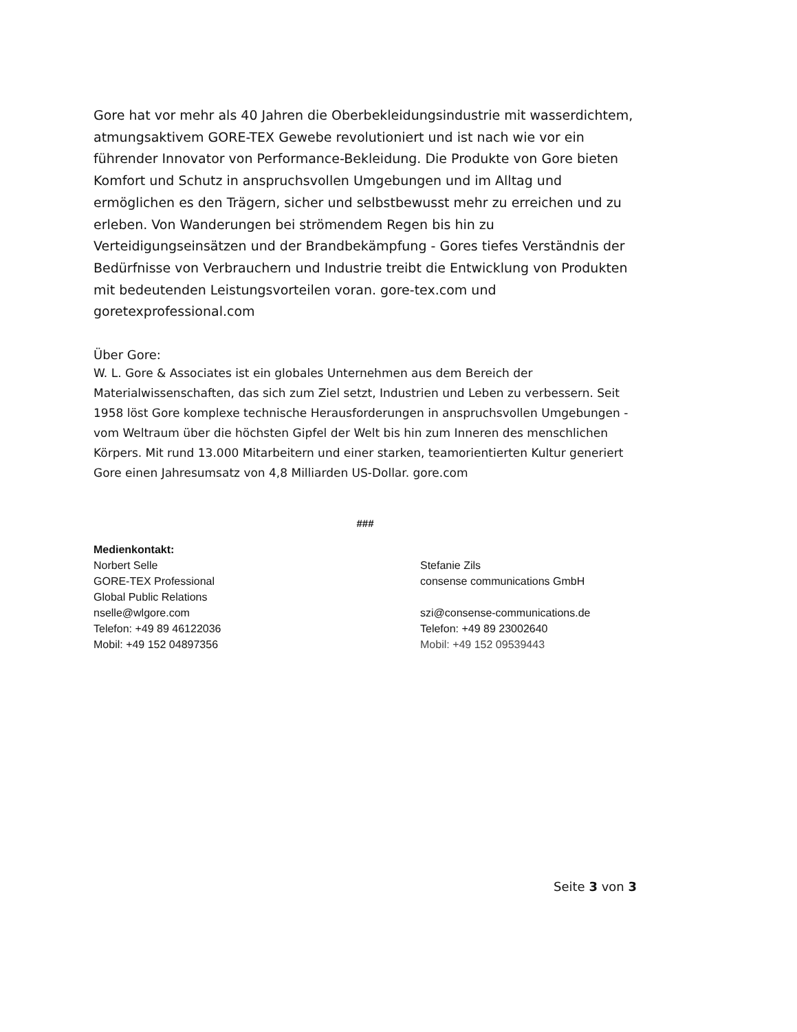Gore hat vor mehr als 40 Jahren die Oberbekleidungsindustrie mit wasserdichtem, atmungsaktivem GORE-TEX Gewebe revolutioniert und ist nach wie vor ein führender Innovator von Performance-Bekleidung. Die Produkte von Gore bieten Komfort und Schutz in anspruchsvollen Umgebungen und im Alltag und ermöglichen es den Trägern, sicher und selbstbewusst mehr zu erreichen und zu erleben. Von Wanderungen bei strömendem Regen bis hin zu Verteidigungseinsätzen und der Brandbekämpfung - Gores tiefes Verständnis der Bedürfnisse von Verbrauchern und Industrie treibt die Entwicklung von Produkten mit bedeutenden Leistungsvorteilen voran. gore-tex.com und goretexprofessional.com
Über Gore:
W. L. Gore & Associates ist ein globales Unternehmen aus dem Bereich der Materialwissenschaften, das sich zum Ziel setzt, Industrien und Leben zu verbessern. Seit 1958 löst Gore komplexe technische Herausforderungen in anspruchsvollen Umgebungen - vom Weltraum über die höchsten Gipfel der Welt bis hin zum Inneren des menschlichen Körpers. Mit rund 13.000 Mitarbeitern und einer starken, teamorientierten Kultur generiert Gore einen Jahresumsatz von 4,8 Milliarden US-Dollar. gore.com
###
Medienkontakt:
Norbert Selle
GORE-TEX Professional
Global Public Relations
nselle@wlgore.com
Telefon: +49 89 46122036
Mobil: +49 152 04897356
Stefanie Zils
consense communications GmbH
szi@consense-communications.de
Telefon: +49 89 23002640
Mobil: +49 152 09539443
Seite 3 von 3